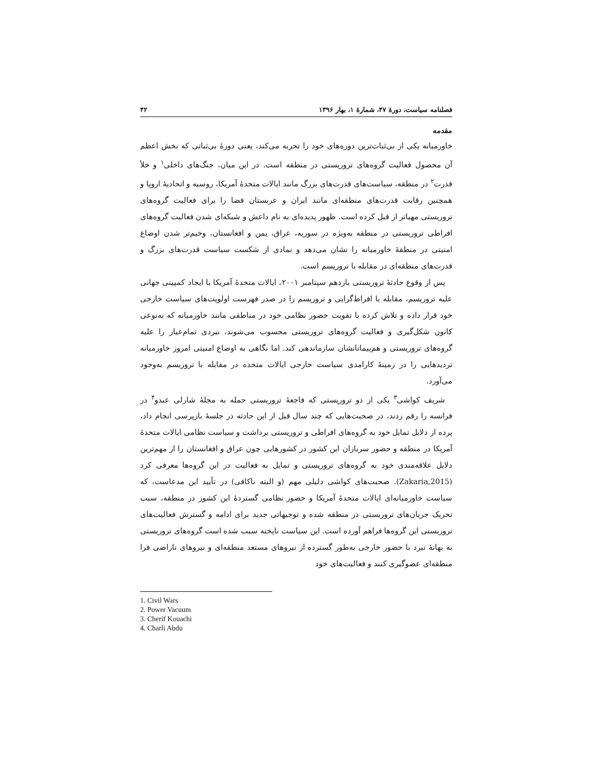فصلنامه سیاست، دورۀ ۴۷، شمارۀ ۱، بهار ۱۳۹۶ ۴۲
مقدمه
خاورمیانه یکی از بی‌ثبات‌ترین دوره‌های خود را تجربه می‌کند، یعنی دورۀ بی‌ثباتی که بخش اعظم آن محصول فعالیت گروه‌های تروریستی در منطقه است. در این میان، جنگ‌های داخلی<sup>۱</sup> و خلأ قدرت<sup>۲</sup> در منطقه، سیاست‌های قدرت‌های بزرگ مانند ایالات متحدۀ آمریکا، روسیه و اتحادیۀ اروپا و همچنین رقابت قدرت‌های منطقه‌ای مانند ایران و عربستان فضا را برای فعالیت گروه‌های تروریستی مهیاتر از قبل کرده است. ظهور پدیده‌ای به نام داعش و شبکه‌ای شدن فعالیت گروه‌های افراطی تروریستی در منطقه به‌ویژه در سوریه، عراق، یمن و افغانستان، وخیم‌تر شدن اوضاع امنیتی در منطقۀ خاورمیانه را نشان می‌دهد و نمادی از شکست سیاست قدرت‌های بزرگ و قدرت‌های منطقه‌ای در مقابله با تروریسم است.
پس از وقوع حادثۀ تروریستی یازدهم سپتامبر ۲۰۰۱، ایالات متحدۀ آمریکا با ایجاد کمپینی جهانی علیه تروریسم، مقابله با افراط‌گرایی و تروریسم را در صدر فهرست اولویت‌های سیاست خارجی خود قرار داده و تلاش کرده با تقویت حضور نظامی خود در مناطقی مانند خاورمیانه که به‌نوعی کانون شکل‌گیری و فعالیت گروه‌های تروریستی محسوب می‌شوند، نبردی تمام‌عیار را علیه گروه‌های تروریستی و هم‌پیمانانشان سازماندهی کند. اما نگاهی به اوضاع امنیتی امروز خاورمیانه تردیدهایی را در زمینۀ کارامدی سیاست خارجی ایالات متحده در مقابله با تروریسم به‌وجود می‌آورد.
شریف کواشی<sup>۳</sup> یکی از دو تروریستی که فاجعۀ تروریستی حمله به مجلۀ شارلی عبدو<sup>۴</sup> در فرانسه را رقم زدند، در صحبت‌هایی که چند سال قبل از این حادثه در جلسۀ بازپرسی انجام داد، پرده از دلایل تمایل خود به گروه‌های افراطی و تروریستی برداشت و سیاست نظامی ایالات متحدۀ آمریکا در منطقه و حضور سربازان این کشور در کشورهایی چون عراق و افغانستان را از مهم‌ترین دلایل علاقه‌مندی خود به گروه‌های تروریستی و تمایل به فعالیت در این گروه‌ها معرفی کرد (Zakaria,2015). صحبت‌های کواشی دلیلی مهم (و البته ناکافی) در تأیید این مدعاست، که سیاست خاورمیانه‌ای ایالات متحدۀ آمریکا و حضور نظامی گستردۀ این کشور در منطقه، سبب تحریک جریان‌های تروریستی در منطقه شده و توجیهاتی جدید برای ادامه و گسترش فعالیت‌های تروریستی این گروه‌ها فراهم آورده است. این سیاست ناپخته سبب شده است گروه‌های تروریستی به بهانۀ نبرد با حضور خارجی به‌طور گسترده از نیروهای مستعد منطقه‌ای و نیروهای ناراضی فرا منطقه‌ای عضوگیری کنند و فعالیت‌های خود
1. Civil Wars
2. Power Vacuum
3. Cherif Kouachi
4. Charli Abdu